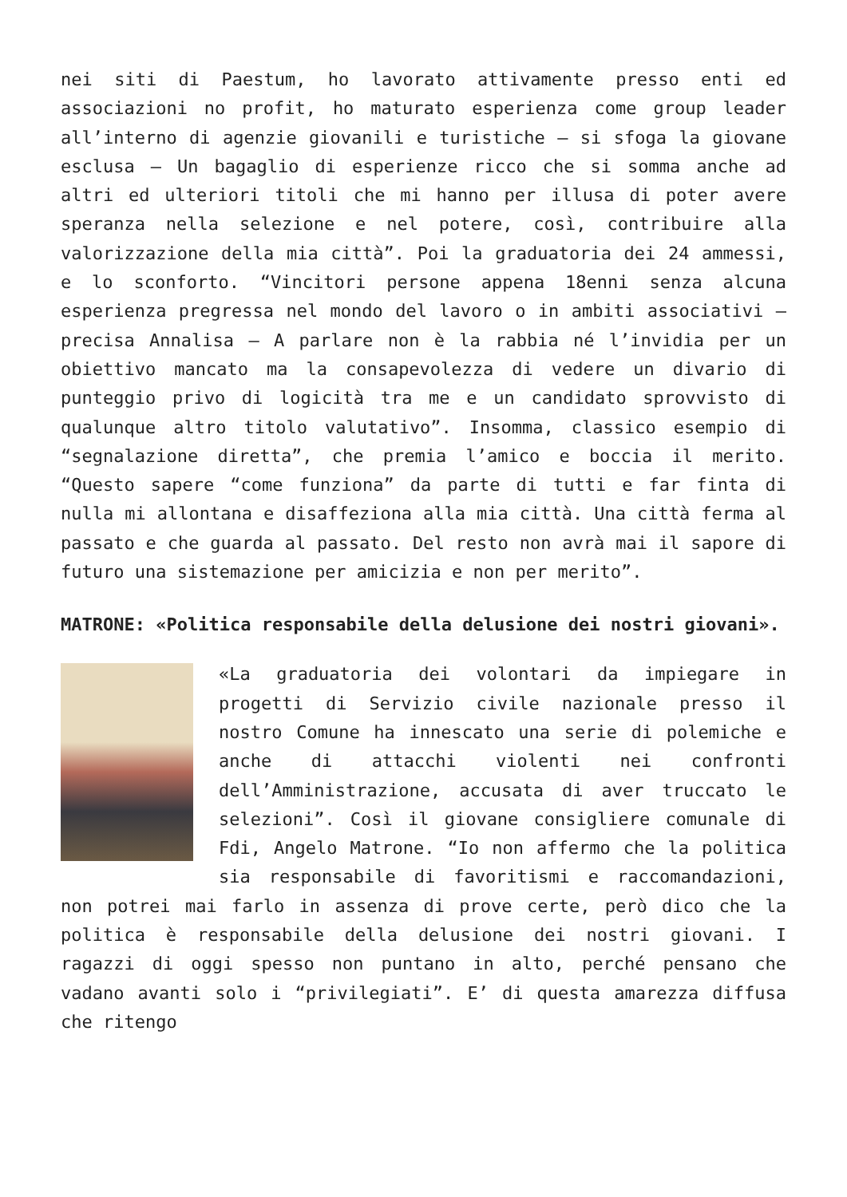nei siti di Paestum, ho lavorato attivamente presso enti ed associazioni no profit, ho maturato esperienza come group leader all’interno di agenzie giovanili e turistiche – si sfoga la giovane esclusa – Un bagaglio di esperienze ricco che si somma anche ad altri ed ulteriori titoli che mi hanno per illusa di poter avere speranza nella selezione e nel potere, così, contribuire alla valorizzazione della mia città”. Poi la graduatoria dei 24 ammessi, e lo sconforto. “Vincitori persone appena 18enni senza alcuna esperienza pregressa nel mondo del lavoro o in ambiti associativi – precisa Annalisa – A parlare non è la rabbia né l’invidia per un obiettivo mancato ma la consapevolezza di vedere un divario di punteggio privo di logicità tra me e un candidato sprovvisto di qualunque altro titolo valutativo”. Insomma, classico esempio di “segnalazione diretta”, che premia l’amico e boccia il merito. “Questo sapere “come funziona” da parte di tutti e far finta di nulla mi allontana e disaffeziona alla mia città. Una città ferma al passato e che guarda al passato. Del resto non avrà mai il sapore di futuro una sistemazione per amicizia e non per merito”.
MATRONE: «Politica responsabile della delusione dei nostri giovani».
«La graduatoria dei volontari da impiegare in progetti di Servizio civile nazionale presso il nostro Comune ha innescato una serie di polemiche e anche di attacchi violenti nei confronti dell’Amministrazione, accusata di aver truccato le selezioni”. Così il giovane consigliere comunale di Fdi, Angelo Matrone. “Io non affermo che la politica sia responsabile di favoritismi e raccomandazioni, non potrei mai farlo in assenza di prove certe, però dico che la politica è responsabile della delusione dei nostri giovani. I ragazzi di oggi spesso non puntano in alto, perché pensano che vadano avanti solo i “privilegiati”. E’ di questa amarezza diffusa che ritengo